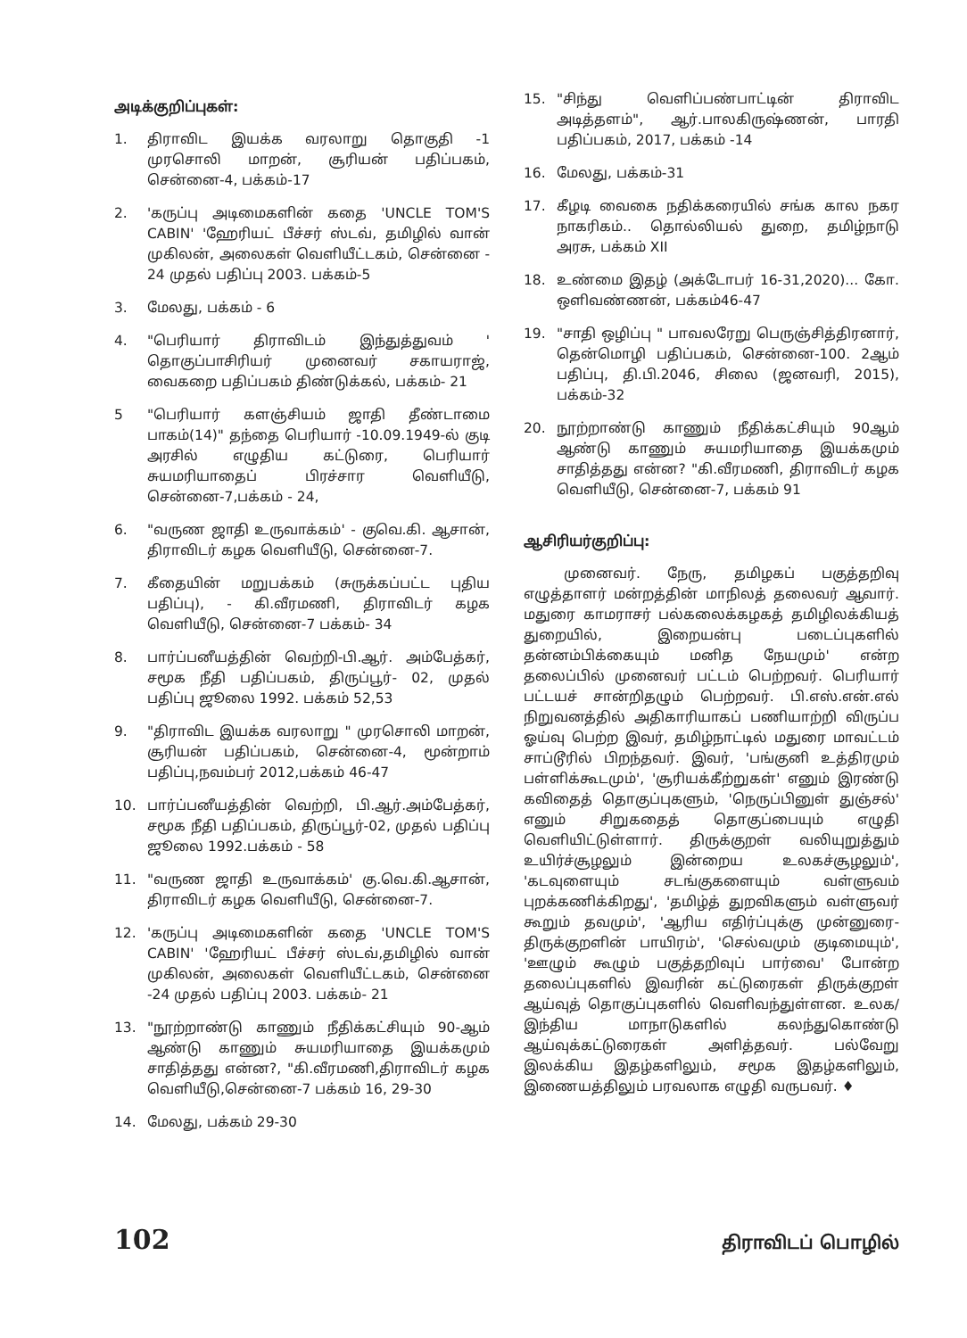அடிக்குறிப்புகள்:
1. திராவிட இயக்க வரலாறு தொகுதி -1 முரசொலி மாறன், சூரியன் பதிப்பகம், சென்னை-4, பக்கம்-17
2. 'கருப்பு அடிமைகளின் கதை 'UNCLE TOM'S CABIN' 'ஹேரியட் பீச்சர் ஸ்டவ், தமிழில் வான் முகிலன், அலைகள் வெளியீட்டகம், சென்னை - 24 முதல் பதிப்பு 2003. பக்கம்-5
3. மேலது, பக்கம் - 6
4. "பெரியார் திராவிடம் இந்துத்துவம் ' தொகுப்பாசிரியர் முனைவர் சகாயராஜ், வைகறை பதிப்பகம் திண்டுக்கல், பக்கம்- 21
5 "பெரியார் களஞ்சியம் ஜாதி தீண்டாமை பாகம்(14)" தந்தை பெரியார் -10.09.1949-ல் குடி அரசில் எழுதிய கட்டுரை, பெரியார் சுயமரியாதைப் பிரச்சார வெளியீடு, சென்னை-7,பக்கம் - 24,
6. "வருண ஜாதி உருவாக்கம்' - குவெ.கி. ஆசான், திராவிடர் கழக வெளியீடு, சென்னை-7.
7. கீதையின் மறுபக்கம் (சுருக்கப்பட்ட புதிய பதிப்பு), - கி.வீரமணி, திராவிடர் கழக வெளியீடு, சென்னை-7 பக்கம்- 34
8. பார்ப்பனீயத்தின் வெற்றி-பி.ஆர். அம்பேத்கர், சமூக நீதி பதிப்பகம், திருப்பூர்- 02, முதல் பதிப்பு ஜூலை 1992. பக்கம் 52,53
9. "திராவிட இயக்க வரலாறு " முரசொலி மாறன், சூரியன் பதிப்பகம், சென்னை-4, மூன்றாம் பதிப்பு,நவம்பர் 2012,பக்கம் 46-47
10. பார்ப்பனீயத்தின் வெற்றி, பி.ஆர்.அம்பேத்கர், சமூக நீதி பதிப்பகம், திருப்பூர்-02, முதல் பதிப்பு ஜூலை 1992.பக்கம் - 58
11. "வருண ஜாதி உருவாக்கம்' கு.வெ.கி.ஆசான், திராவிடர் கழக வெளியீடு, சென்னை-7.
12. 'கருப்பு அடிமைகளின் கதை 'UNCLE TOM'S CABIN' 'ஹேரியட் பீச்சர் ஸ்டவ்,தமிழில் வான் முகிலன், அலைகள் வெளியீட்டகம், சென்னை -24 முதல் பதிப்பு 2003. பக்கம்- 21
13. "நூற்றாண்டு காணும் நீதிக்கட்சியும் 90-ஆம் ஆண்டு காணும் சுயமரியாதை இயக்கமும் சாதித்தது என்ன?, "கி.வீரமணி,திராவிடர் கழக வெளியீடு,சென்னை-7 பக்கம் 16, 29-30
14. மேலது, பக்கம் 29-30
15. "சிந்து வெளிப்பண்பாட்டின் திராவிட அடித்தளம்", ஆர்.பாலகிருஷ்ணன், பாரதி பதிப்பகம், 2017, பக்கம் -14
16. மேலது, பக்கம்-31
17. கீழடி வைகை நதிக்கரையில் சங்க கால நகர நாகரிகம்.. தொல்லியல் துறை, தமிழ்நாடு அரசு, பக்கம் XII
18. உண்மை இதழ் (அக்டோபர் 16-31,2020)... கோ. ஒளிவண்ணன், பக்கம்46-47
19. "சாதி ஒழிப்பு " பாவலரேறு பெருஞ்சித்திரனார், தென்மொழி பதிப்பகம், சென்னை-100. 2ஆம் பதிப்பு, தி.பி.2046, சிலை (ஜனவரி, 2015), பக்கம்-32
20. நூற்றாண்டு காணும் நீதிக்கட்சியும் 90ஆம் ஆண்டு காணும் சுயமரியாதை இயக்கமும் சாதித்தது என்ன? "கி.வீரமணி, திராவிடர் கழக வெளியீடு, சென்னை-7, பக்கம் 91
ஆசிரியர்குறிப்பு:
முனைவர். நேரு, தமிழகப் பகுத்தறிவு எழுத்தாளர் மன்றத்தின் மாநிலத் தலைவர் ஆவார். மதுரை காமராசர் பல்கலைக்கழகத் தமிழிலக்கியத் துறையில், இறையன்பு படைப்புகளில் தன்னம்பிக்கையும் மனித நேயமும்' என்ற தலைப்பில் முனைவர் பட்டம் பெற்றவர். பெரியார் பட்டயச் சான்றிதழும் பெற்றவர். பி.எஸ்.என்.எல் நிறுவனத்தில் அதிகாரியாகப் பணியாற்றி விருப்ப ஓய்வு பெற்ற இவர், தமிழ்நாட்டில் மதுரை மாவட்டம் சாப்டூரில் பிறந்தவர். இவர், 'பங்குனி உத்திரமும் பள்ளிக்கூடமும்', 'சூரியக்கீற்றுகள்' எனும் இரண்டு கவிதைத் தொகுப்புகளும், 'நெருப்பினுள் துஞ்சல்' எனும் சிறுகதைத் தொகுப்பையும் எழுதி வெளியிட்டுள்ளார். திருக்குறள் வலியுறுத்தும் உயிர்ச்சூழலும் இன்றைய உலகச்சூழலும்', 'கடவுளையும் சடங்குகளையும் வள்ளுவம் புறக்கணிக்கிறது', 'தமிழ்த் துறவிகளும் வள்ளுவர் கூறும் தவமும்', 'ஆரிய எதிர்ப்புக்கு முன்னுரை-திருக்குறளின் பாயிரம்', 'செல்வமும் குடிமையும்', 'ஊழும் கூழும் பகுத்தறிவுப் பார்வை' போன்ற தலைப்புகளில் இவரின் கட்டுரைகள் திருக்குறள் ஆய்வுத் தொகுப்புகளில் வெளிவந்துள்ளன. உலக/இந்திய மாநாடுகளில் கலந்துகொண்டு ஆய்வுக்கட்டுரைகள் அளித்தவர். பல்வேறு இலக்கிய இதழ்களிலும், சமூக இதழ்களிலும், இணையத்திலும் பரவலாக எழுதி வருபவர். ♦
102 திராவிடப் பொழில்